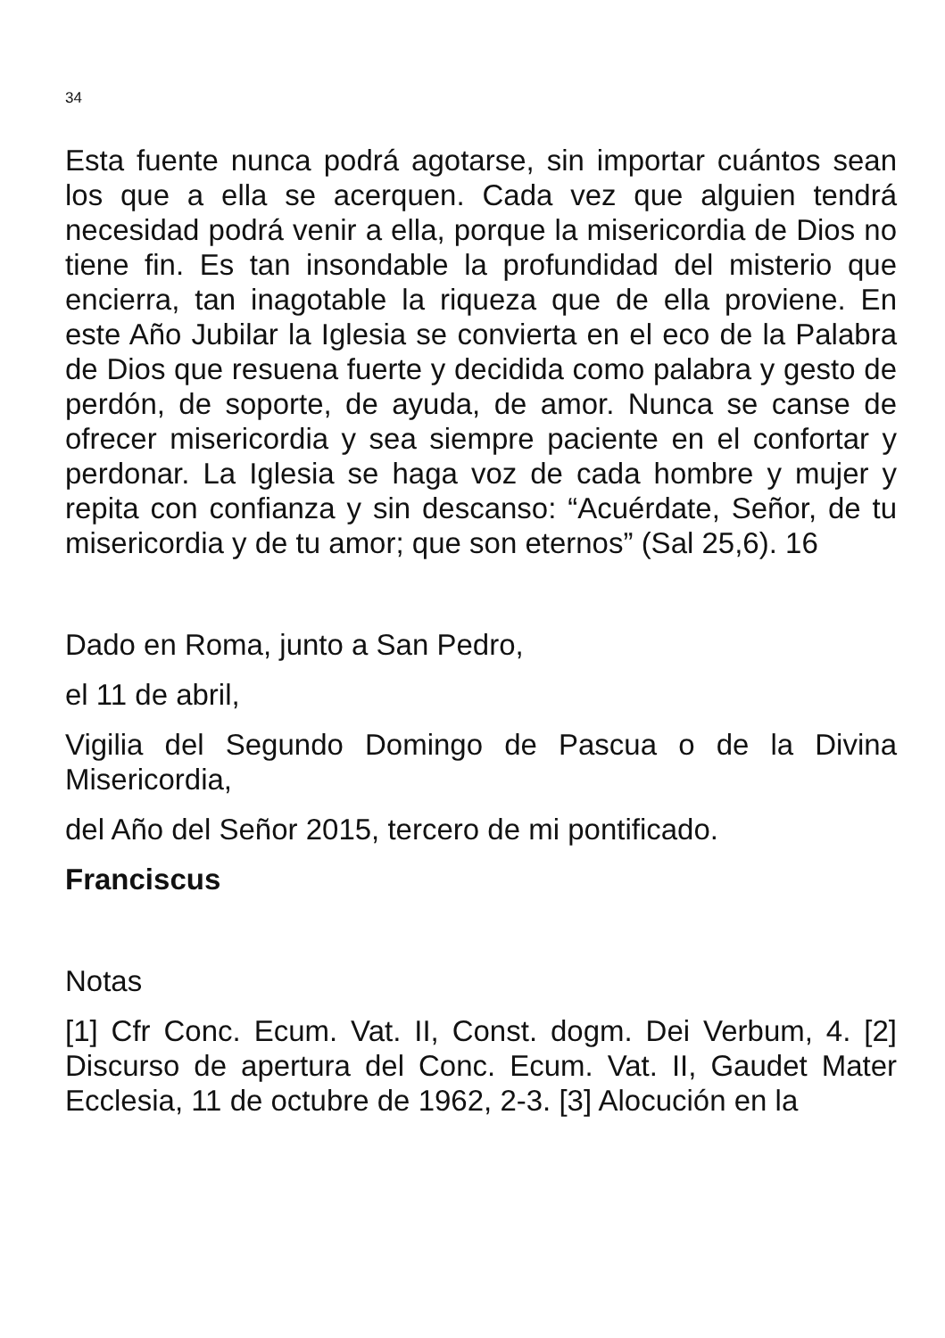34
Esta fuente nunca podrá agotarse, sin importar cuántos sean los que a ella se acerquen. Cada vez que alguien tendrá necesidad podrá venir a ella, porque la misericordia de Dios no tiene fin. Es tan insondable la profundidad del misterio que encierra, tan inagotable la riqueza que de ella proviene. En este Año Jubilar la Iglesia se convierta en el eco de la Palabra de Dios que resuena fuerte y decidida como palabra y gesto de perdón, de soporte, de ayuda, de amor. Nunca se canse de ofrecer misericordia y sea siempre paciente en el confortar y perdonar. La Iglesia se haga voz de cada hombre y mujer y repita con confianza y sin descanso: “Acuérdate, Señor, de tu misericordia y de tu amor; que son eternos” (Sal 25,6). 16
Dado en Roma, junto a San Pedro,
el 11 de abril,
Vigilia del Segundo Domingo de Pascua o de la Divina Misericordia,
del Año del Señor 2015, tercero de mi pontificado.
Franciscus
Notas
[1] Cfr Conc. Ecum. Vat. II, Const. dogm. Dei Verbum, 4. [2] Discurso de apertura del Conc. Ecum. Vat. II, Gaudet Mater Ecclesia, 11 de octubre de 1962, 2-3. [3] Alocución en la